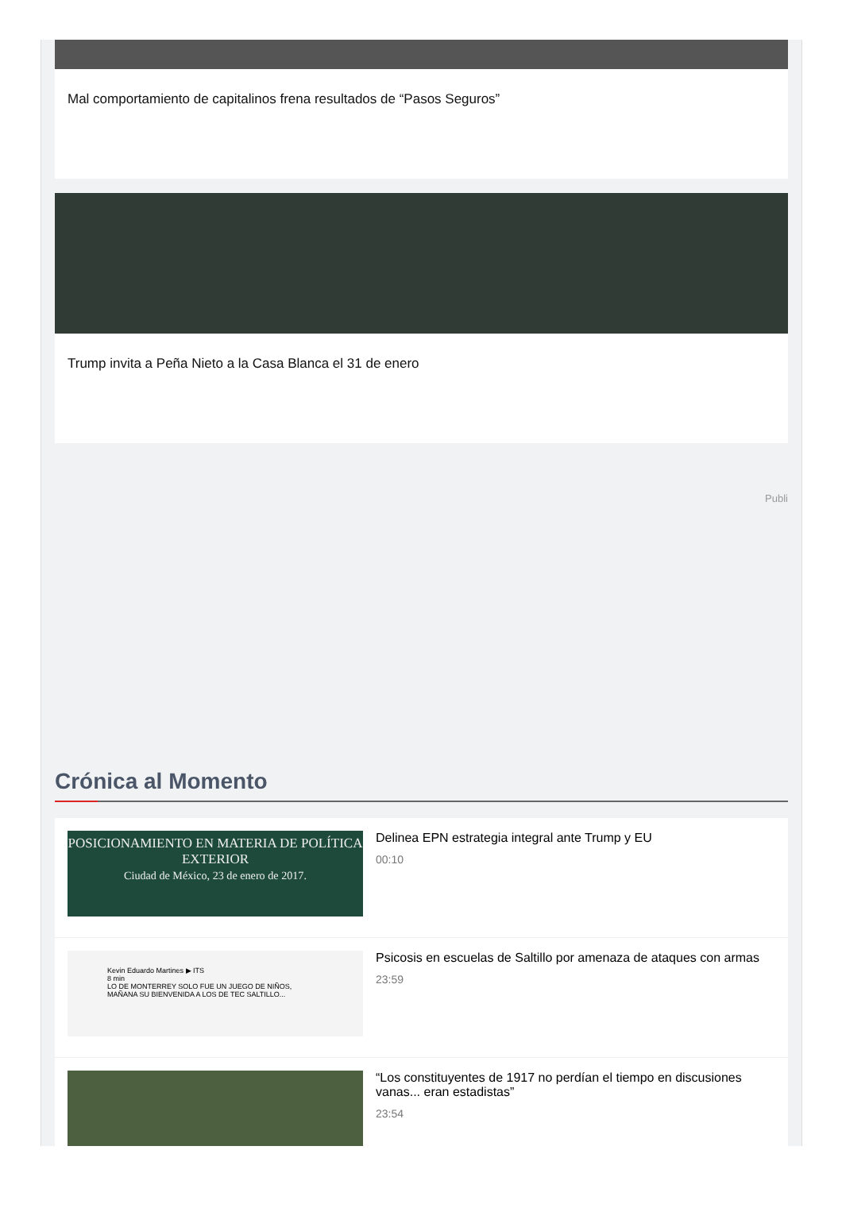Mal comportamiento de capitalinos frena resultados de “Pasos Seguros”
Trump invita a Peña Nieto a la Casa Blanca el 31 de enero
Publi
Crónica al Momento
POSICIONAMIENTO EN MATERIA DE POLÍTICA EXTERIOR
Ciudad de México, 23 de enero de 2017.
Delinea EPN estrategia integral ante Trump y EU
00:10
Kevin Eduardo Martines ▶ ITS
8 min
LO DE MONTERREY SOLO FUE UN JUEGO DE NIÑOS, MAÑANA SU BIENVENIDA A LOS DE TEC SALTILLO...
Psicosis en escuelas de Saltillo por amenaza de ataques con armas
23:59
“Los constituyentes de 1917 no perdían el tiempo en discusiones vanas... eran estadistas”
23:54